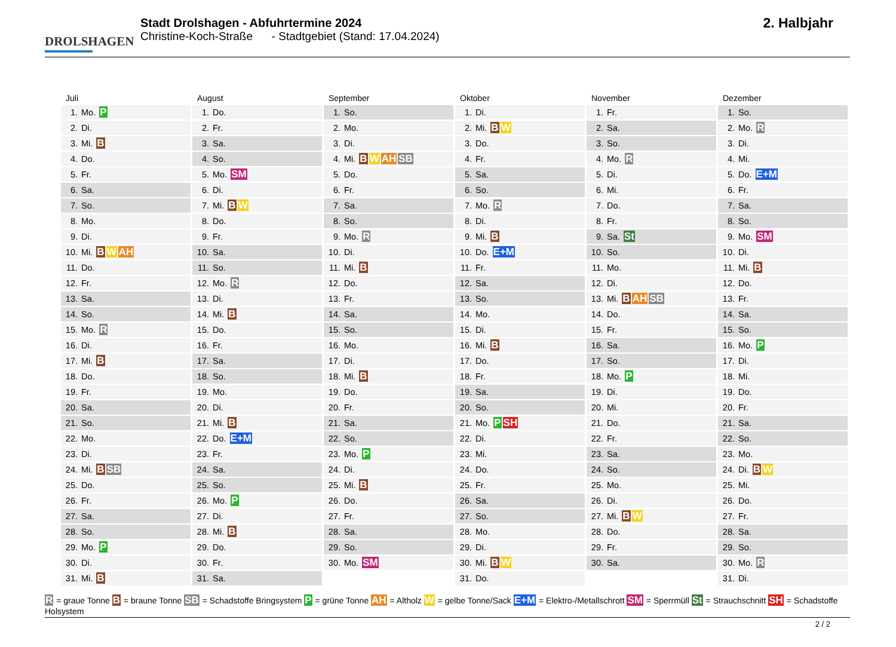DROLSHAGEN
Stadt Drolshagen - Abfuhrtermine 2024
Christine-Koch-Straße - Stadtgebiet (Stand: 17.04.2024)
2. Halbjahr
Juli
| 1. | Mo. P |
| 2. | Di. |
| 3. | Mi. B |
| 4. | Do. |
| 5. | Fr. |
| 6. | Sa. |
| 7. | So. |
| 8. | Mo. |
| 9. | Di. |
| 10. | Mi. B W AH |
| 11. | Do. |
| 12. | Fr. |
| 13. | Sa. |
| 14. | So. |
| 15. | Mo. R |
| 16. | Di. |
| 17. | Mi. B |
| 18. | Do. |
| 19. | Fr. |
| 20. | Sa. |
| 21. | So. |
| 22. | Mo. |
| 23. | Di. |
| 24. | Mi. B SB |
| 25. | Do. |
| 26. | Fr. |
| 27. | Sa. |
| 28. | So. |
| 29. | Mo. P |
| 30. | Di. |
| 31. | Mi. B |
August
| 1. | Do. |
| 2. | Fr. |
| 3. | Sa. |
| 4. | So. |
| 5. | Mo. SM |
| 6. | Di. |
| 7. | Mi. B W |
| 8. | Do. |
| 9. | Fr. |
| 10. | Sa. |
| 11. | So. |
| 12. | Mo. R |
| 13. | Di. |
| 14. | Mi. B |
| 15. | Do. |
| 16. | Fr. |
| 17. | Sa. |
| 18. | So. |
| 19. | Mo. |
| 20. | Di. |
| 21. | Mi. B |
| 22. | Do. E+M |
| 23. | Fr. |
| 24. | Sa. |
| 25. | So. |
| 26. | Mo. P |
| 27. | Di. |
| 28. | Mi. B |
| 29. | Do. |
| 30. | Fr. |
| 31. | Sa. |
September
| 1. | So. |
| 2. | Mo. |
| 3. | Di. |
| 4. | Mi. B W AH SB |
| 5. | Do. |
| 6. | Fr. |
| 7. | Sa. |
| 8. | So. |
| 9. | Mo. R |
| 10. | Di. |
| 11. | Mi. B |
| 12. | Do. |
| 13. | Fr. |
| 14. | Sa. |
| 15. | So. |
| 16. | Mo. |
| 17. | Di. |
| 18. | Mi. B |
| 19. | Do. |
| 20. | Fr. |
| 21. | Sa. |
| 22. | So. |
| 23. | Mo. P |
| 24. | Di. |
| 25. | Mi. B |
| 26. | Do. |
| 27. | Fr. |
| 28. | Sa. |
| 29. | So. |
| 30. | Mo. SM |
Oktober
| 1. | Di. |
| 2. | Mi. B W |
| 3. | Do. |
| 4. | Fr. |
| 5. | Sa. |
| 6. | So. |
| 7. | Mo. R |
| 8. | Di. |
| 9. | Mi. B |
| 10. | Do. E+M |
| 11. | Fr. |
| 12. | Sa. |
| 13. | So. |
| 14. | Mo. |
| 15. | Di. |
| 16. | Mi. B |
| 17. | Do. |
| 18. | Fr. |
| 19. | Sa. |
| 20. | So. |
| 21. | Mo. P SH |
| 22. | Di. |
| 23. | Mi. |
| 24. | Do. |
| 25. | Fr. |
| 26. | Sa. |
| 27. | So. |
| 28. | Mo. |
| 29. | Di. |
| 30. | Mi. B W |
| 31. | Do. |
November
| 1. | Fr. |
| 2. | Sa. |
| 3. | So. |
| 4. | Mo. R |
| 5. | Di. |
| 6. | Mi. |
| 7. | Do. |
| 8. | Fr. |
| 9. | Sa. St |
| 10. | So. |
| 11. | Mo. |
| 12. | Di. |
| 13. | Mi. B AH SB |
| 14. | Do. |
| 15. | Fr. |
| 16. | Sa. |
| 17. | So. |
| 18. | Mo. P |
| 19. | Di. |
| 20. | Mi. |
| 21. | Do. |
| 22. | Fr. |
| 23. | Sa. |
| 24. | So. |
| 25. | Mo. |
| 26. | Di. |
| 27. | Mi. B W |
| 28. | Do. |
| 29. | Fr. |
| 30. | Sa. |
Dezember
| 1. | So. |
| 2. | Mo. R |
| 3. | Di. |
| 4. | Mi. |
| 5. | Do. E+M |
| 6. | Fr. |
| 7. | Sa. |
| 8. | So. |
| 9. | Mo. SM |
| 10. | Di. |
| 11. | Mi. B |
| 12. | Do. |
| 13. | Fr. |
| 14. | Sa. |
| 15. | So. |
| 16. | Mo. P |
| 17. | Di. |
| 18. | Mi. |
| 19. | Do. |
| 20. | Fr. |
| 21. | Sa. |
| 22. | So. |
| 23. | Mo. |
| 24. | Di. B W |
| 25. | Mi. |
| 26. | Do. |
| 27. | Fr. |
| 28. | Sa. |
| 29. | So. |
| 30. | Mo. R |
| 31. | Di. |
R = graue Tonne B = braune Tonne SB = Schadstoffe Bringsystem P = grüne Tonne AH = Altholz W = gelbe Tonne/Sack E+M = Elektro-/Metallschrott SM = Sperrmüll St = Strauchschnitt SH = Schadstoffe Holsystem
2 / 2